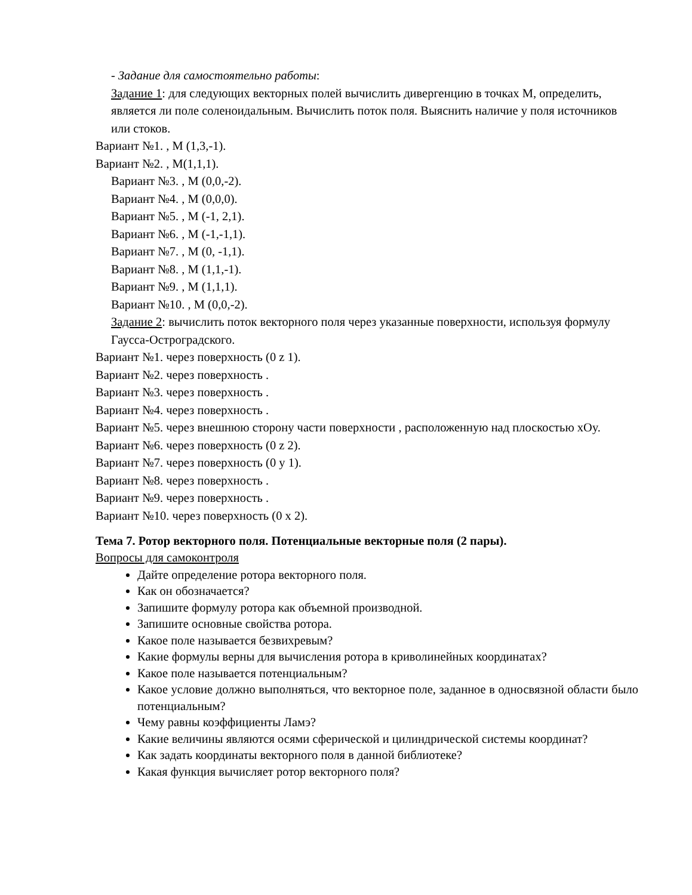- Задание для самостоятельно работы:
Задание 1: для следующих векторных полей вычислить дивергенцию в точках М, определить, является ли поле соленоидальным. Вычислить поток поля. Выяснить наличие у поля источников или стоков.
Вариант №1. , М (1,3,-1).
Вариант №2. , М(1,1,1).
Вариант №3. , М (0,0,-2).
Вариант №4. , М (0,0,0).
Вариант №5. , М (-1, 2,1).
Вариант №6. , М (-1,-1,1).
Вариант №7. , М (0, -1,1).
Вариант №8. , М (1,1,-1).
Вариант №9. , М (1,1,1).
Вариант №10. , М (0,0,-2).
Задание 2: вычислить поток векторного поля через указанные поверхности, используя формулу Гаусса-Остроградского.
Вариант №1. через поверхность (0 z 1).
Вариант №2. через поверхность .
Вариант №3. через поверхность .
Вариант №4. через поверхность .
Вариант №5. через внешнюю сторону части поверхности , расположенную над плоскостью xOy.
Вариант №6. через поверхность (0 z 2).
Вариант №7. через поверхность (0 y 1).
Вариант №8. через поверхность .
Вариант №9. через поверхность .
Вариант №10. через поверхность (0 x 2).
Тема 7. Ротор векторного поля. Потенциальные векторные поля (2 пары).
Вопросы для самоконтроля
Дайте определение ротора векторного поля.
Как он обозначается?
Запишите формулу ротора как объемной производной.
Запишите основные свойства ротора.
Какое поле называется безвихревым?
Какие формулы верны для вычисления ротора в криволинейных координатах?
Какое поле называется потенциальным?
Какое условие должно выполняться, что векторное поле, заданное в односвязной области было потенциальным?
Чему равны коэффициенты Ламэ?
Какие величины являются осями сферической и цилиндрической системы координат?
Как задать координаты векторного поля в данной библиотеке?
Какая функция вычисляет ротор векторного поля?